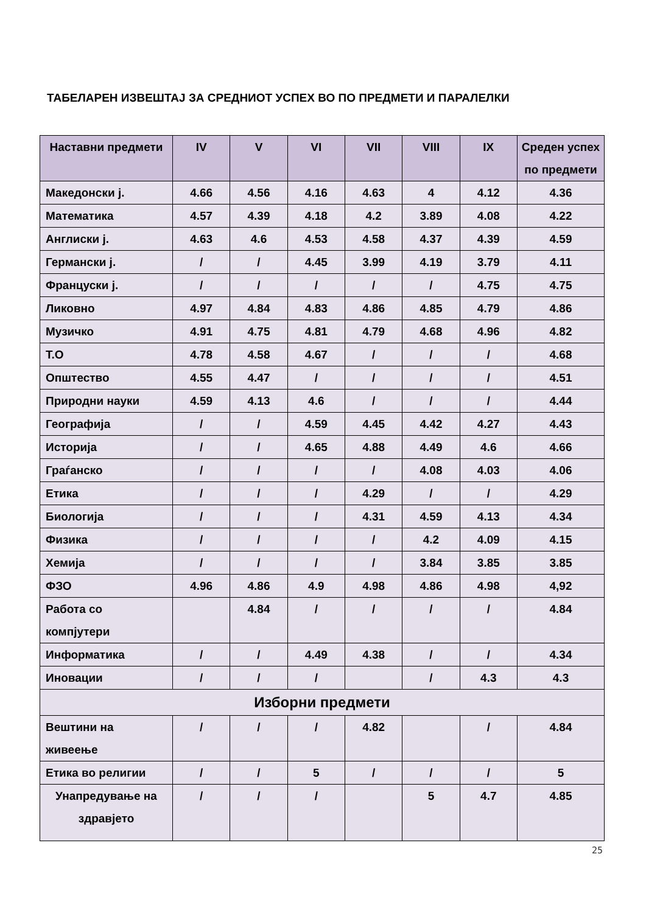ТАБЕЛАРЕН ИЗВЕШТАЈ ЗА СРЕДНИОТ УСПЕХ ВО ПО ПРЕДМЕТИ И ПАРАЛЕЛКИ
| Наставни предмети | IV | V | VI | VII | VIII | IX | Среден успех по предмети |
| --- | --- | --- | --- | --- | --- | --- | --- |
| Македонски ј. | 4.66 | 4.56 | 4.16 | 4.63 | 4 | 4.12 | 4.36 |
| Математика | 4.57 | 4.39 | 4.18 | 4.2 | 3.89 | 4.08 | 4.22 |
| Англиски ј. | 4.63 | 4.6 | 4.53 | 4.58 | 4.37 | 4.39 | 4.59 |
| Германски ј. | / | / | 4.45 | 3.99 | 4.19 | 3.79 | 4.11 |
| Француски ј. | / | / | / | / | / | 4.75 | 4.75 |
| Ликовно | 4.97 | 4.84 | 4.83 | 4.86 | 4.85 | 4.79 | 4.86 |
| Музичко | 4.91 | 4.75 | 4.81 | 4.79 | 4.68 | 4.96 | 4.82 |
| Т.О | 4.78 | 4.58 | 4.67 | / | / | / | 4.68 |
| Општество | 4.55 | 4.47 | / | / | / | / | 4.51 |
| Природни науки | 4.59 | 4.13 | 4.6 | / | / | / | 4.44 |
| Географија | / | / | 4.59 | 4.45 | 4.42 | 4.27 | 4.43 |
| Историја | / | / | 4.65 | 4.88 | 4.49 | 4.6 | 4.66 |
| Граѓанско | / | / | / | / | 4.08 | 4.03 | 4.06 |
| Етика | / | / | / | 4.29 | / | / | 4.29 |
| Биологија | / | / | / | 4.31 | 4.59 | 4.13 | 4.34 |
| Физика | / | / | / | / | 4.2 | 4.09 | 4.15 |
| Хемија | / | / | / | / | 3.84 | 3.85 | 3.85 |
| ФЗО | 4.96 | 4.86 | 4.9 | 4.98 | 4.86 | 4.98 | 4,92 |
| Работа со компјутери | | 4.84 | / | / | / | / | 4.84 |
| Информатика | / | / | 4.49 | 4.38 | / | / | 4.34 |
| Иновации | / | / | / | | / | 4.3 | 4.3 |
| Изборни предмети | | | | | | | |
| Вештини на живеење | / | / | / | 4.82 | | / | 4.84 |
| Етика во религии | / | / | 5 | / | / | / | 5 |
| Унапредување на здравјето | / | / | / | | 5 | 4.7 | 4.85 |
25